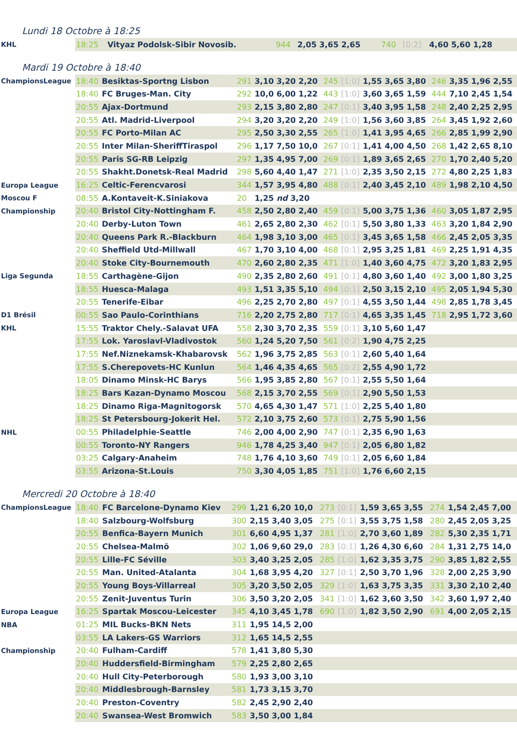Lundi 18 Octobre à 18:25
| KHL | 18:25 | Vityaz Podolsk-Sibir Novosib. | 944 | 2,05 3,65 2,65 | 740 | [0:2] | 4,60 5,60 1,28 | | |
Mardi 19 Octobre à 18:40
| ChampionsLeague | 18:40 | Besiktas-Sportng Lisbon | 291 | 3,10 3,20 2,20 | 245 | [1:0] | 1,55 3,65 3,80 | 246 | 3,35 1,96 2,55 |
| | 18:40 | FC Bruges-Man. City | 292 | 10,0 6,00 1,22 | 443 | [1:0] | 3,60 3,65 1,59 | 444 | 7,10 2,45 1,54 |
| | 20:55 | Ajax-Dortmund | 293 | 2,15 3,80 2,80 | 247 | [0:1] | 3,40 3,95 1,58 | 248 | 2,40 2,25 2,95 |
| | 20:55 | Atl. Madrid-Liverpool | 294 | 3,20 3,20 2,20 | 249 | [1:0] | 1,56 3,60 3,85 | 264 | 3,45 1,92 2,60 |
| | 20:55 | FC Porto-Milan AC | 295 | 2,50 3,30 2,55 | 265 | [1:0] | 1,41 3,95 4,65 | 266 | 2,85 1,99 2,90 |
| | 20:55 | Inter Milan-SheriffTiraspol | 296 | 1,17 7,50 10,0 | 267 | [0:1] | 1,41 4,00 4,50 | 268 | 1,42 2,65 8,10 |
| | 20:55 | Paris SG-RB Leipzig | 297 | 1,35 4,95 7,00 | 269 | [0:1] | 1,89 3,65 2,65 | 270 | 1,70 2,40 5,20 |
| | 20:55 | Shakht.Donetsk-Real Madrid | 298 | 5,60 4,40 1,47 | 271 | [1:0] | 2,35 3,50 2,15 | 272 | 4,80 2,25 1,83 |
| Europa League | 16:25 | Celtic-Ferencvarosi | 344 | 1,57 3,95 4,80 | 488 | [0:1] | 2,40 3,45 2,10 | 489 | 1,98 2,10 4,50 |
| Moscou F | 08:55 | A.Kontaveit-K.Siniakova | 20 | 1,25 nd 3,20 | | | | | |
| Championship | 20:40 | Bristol City-Nottingham F. | 458 | 2,50 2,80 2,40 | 459 | [0:1] | 5,00 3,75 1,36 | 460 | 3,05 1,87 2,95 |
| | 20:40 | Derby-Luton Town | 461 | 2,65 2,80 2,30 | 462 | [0:1] | 5,50 3,80 1,33 | 463 | 3,20 1,84 2,90 |
| | 20:40 | Queens Park R.-Blackburn | 464 | 1,98 3,10 3,00 | 465 | [0:1] | 3,45 3,65 1,58 | 466 | 2,45 2,05 3,35 |
| | 20:40 | Sheffield Utd-Millwall | 467 | 1,70 3,10 4,00 | 468 | [0:1] | 2,95 3,25 1,81 | 469 | 2,25 1,91 4,35 |
| | 20:40 | Stoke City-Bournemouth | 470 | 2,60 2,80 2,35 | 471 | [1:0] | 1,40 3,60 4,75 | 472 | 3,20 1,83 2,95 |
| Liga Segunda | 18:55 | Carthagène-Gijon | 490 | 2,35 2,80 2,60 | 491 | [0:1] | 4,80 3,60 1,40 | 492 | 3,00 1,80 3,25 |
| | 18:55 | Huesca-Malaga | 493 | 1,51 3,35 5,10 | 494 | [0:1] | 2,50 3,15 2,10 | 495 | 2,05 1,94 5,30 |
| | 20:55 | Tenerife-Eibar | 496 | 2,25 2,70 2,80 | 497 | [0:1] | 4,55 3,50 1,44 | 498 | 2,85 1,78 3,45 |
| D1 Brésil | 00:55 | Sao Paulo-Corinthians | 716 | 2,20 2,75 2,80 | 717 | [0:1] | 4,65 3,35 1,45 | 718 | 2,95 1,72 3,60 |
| KHL | 15:55 | Traktor Chely.-Salavat UFA | 558 | 2,30 3,70 2,35 | 559 | [0:1] | 3,10 5,60 1,47 | | |
| | 17:55 | Lok. Yaroslavl-Vladivostok | 560 | 1,24 5,20 7,50 | 561 | [0:2] | 1,90 4,75 2,25 | | |
| | 17:55 | Nef.Niznekamsk-Khabarovsk | 562 | 1,96 3,75 2,85 | 563 | [0:1] | 2,60 5,40 1,64 | | |
| | 17:55 | S.Cherepovets-HC Kunlun | 564 | 1,46 4,35 4,65 | 565 | [0:2] | 2,55 4,90 1,72 | | |
| | 18:05 | Dinamo Minsk-HC Barys | 566 | 1,95 3,85 2,80 | 567 | [0:1] | 2,55 5,50 1,64 | | |
| | 18:25 | Bars Kazan-Dynamo Moscou | 568 | 2,15 3,70 2,55 | 569 | [0:1] | 2,90 5,50 1,53 | | |
| | 18:25 | Dinamo Riga-Magnitogorsk | 570 | 4,65 4,30 1,47 | 571 | [1:0] | 2,25 5,40 1,80 | | |
| | 18:25 | St Petersbourg-Jokerit Hel. | 572 | 2,10 3,75 2,60 | 573 | [0:1] | 2,75 5,90 1,56 | | |
| NHL | 00:55 | Philadelphie-Seattle | 746 | 2,00 4,00 2,90 | 747 | [0:1] | 2,35 6,90 1,63 | | |
| | 00:55 | Toronto-NY Rangers | 946 | 1,78 4,25 3,40 | 947 | [0:1] | 2,05 6,80 1,82 | | |
| | 03:25 | Calgary-Anaheim | 748 | 1,76 4,10 3,60 | 749 | [0:1] | 2,05 6,60 1,84 | | |
| | 03:55 | Arizona-St.Louis | 750 | 3,30 4,05 1,85 | 751 | [1:0] | 1,76 6,60 2,15 | | |
Mercredi 20 Octobre à 18:40
| ChampionsLeague | 18:40 | FC Barcelone-Dynamo Kiev | 299 | 1,21 6,20 10,0 | 273 | [0:1] | 1,59 3,65 3,55 | 274 | 1,54 2,45 7,00 |
| | 18:40 | Salzbourg-Wolfsburg | 300 | 2,15 3,40 3,05 | 275 | [0:1] | 3,55 3,75 1,58 | 280 | 2,45 2,05 3,25 |
| | 20:55 | Benfica-Bayern Munich | 301 | 6,60 4,95 1,37 | 281 | [1:0] | 2,70 3,60 1,89 | 282 | 5,30 2,35 1,71 |
| | 20:55 | Chelsea-Malmö | 302 | 1,06 9,60 29,0 | 283 | [0:1] | 1,26 4,30 6,60 | 284 | 1,31 2,75 14,0 |
| | 20:55 | Lille-FC Séville | 303 | 3,40 3,25 2,05 | 285 | [1:0] | 1,62 3,35 3,75 | 290 | 3,85 1,82 2,55 |
| | 20:55 | Man. United-Atalanta | 304 | 1,68 3,95 4,20 | 327 | [0:1] | 2,50 3,70 1,96 | 328 | 2,00 2,25 3,90 |
| | 20:55 | Young Boys-Villarreal | 305 | 3,20 3,50 2,05 | 329 | [1:0] | 1,63 3,75 3,35 | 331 | 3,30 2,10 2,40 |
| | 20:55 | Zenit-Juventus Turin | 306 | 3,50 3,20 2,05 | 341 | [1:0] | 1,62 3,60 3,50 | 342 | 3,60 1,97 2,40 |
| Europa League | 16:25 | Spartak Moscou-Leicester | 345 | 4,10 3,45 1,78 | 690 | [1:0] | 1,82 3,50 2,90 | 691 | 4,00 2,05 2,15 |
| NBA | 01:25 | MIL Bucks-BKN Nets | 311 | 1,95 14,5 2,00 | | | | | |
| | 03:55 | LA Lakers-GS Warriors | 312 | 1,65 14,5 2,55 | | | | | |
| Championship | 20:40 | Fulham-Cardiff | 578 | 1,41 3,80 5,30 | | | | | |
| | 20:40 | Huddersfield-Birmingham | 579 | 2,25 2,80 2,65 | | | | | |
| | 20:40 | Hull City-Peterborough | 580 | 1,93 3,00 3,10 | | | | | |
| | 20:40 | Middlesbrough-Barnsley | 581 | 1,73 3,15 3,70 | | | | | |
| | 20:40 | Preston-Coventry | 582 | 2,45 2,90 2,40 | | | | | |
| | 20:40 | Swansea-West Bromwich | 583 | 3,50 3,00 1,84 | | | | | |